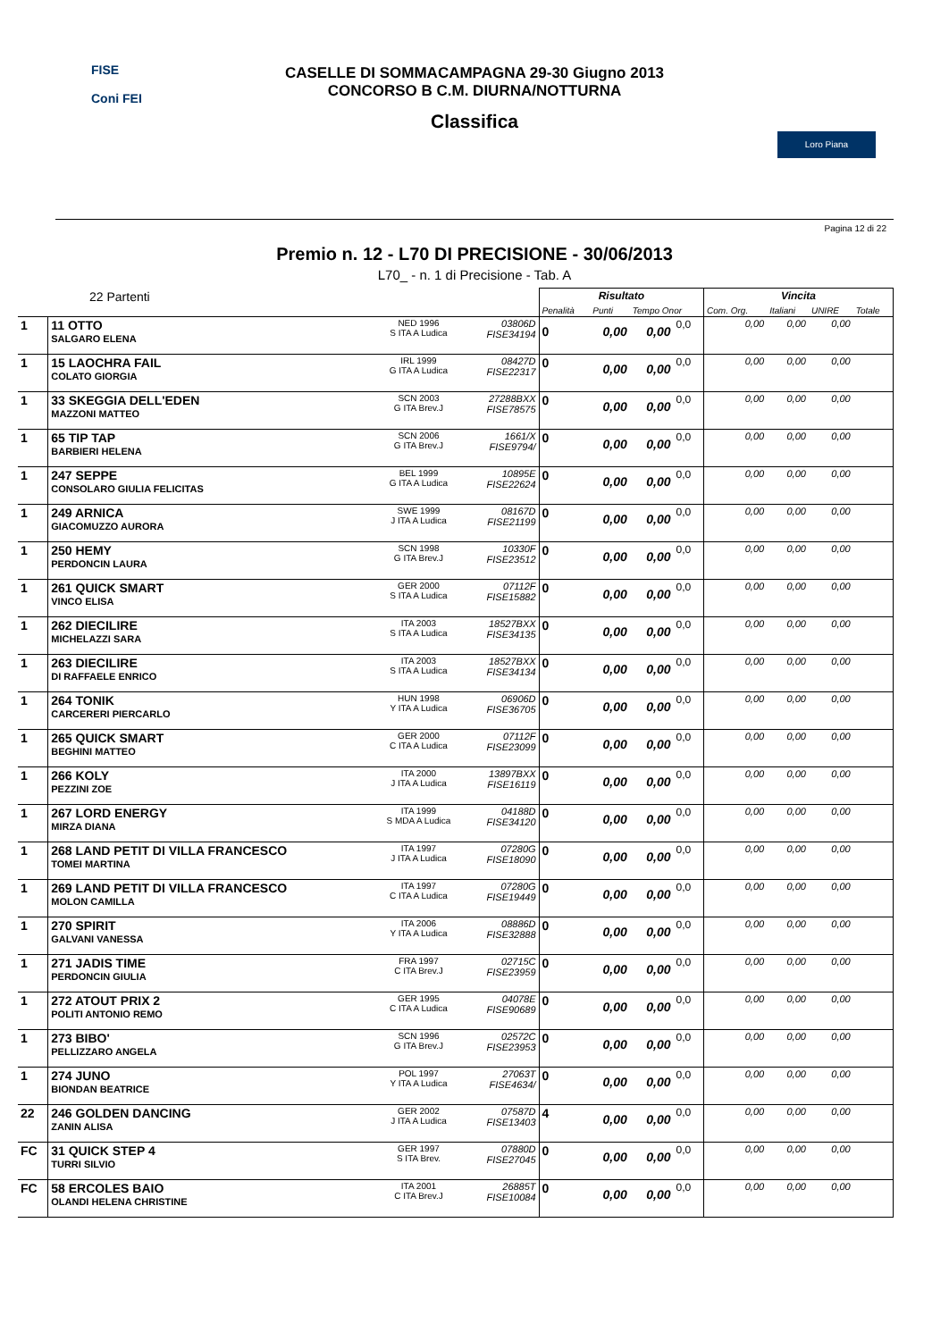FISE
Coni FEI
CASELLE DI SOMMACAMPAGNA 29-30 Giugno 2013
CONCORSO B C.M. DIURNA/NOTTURNA
Classifica
Loro Piana
Pagina 12 di 22
Premio n. 12 - L70 DI PRECISIONE - 30/06/2013
L70_ - n. 1 di Precisione - Tab. A
| 22 Partenti | | | | Risultato | | | | Vincita | | | |
| --- | --- | --- | --- | --- | --- | --- | --- | --- | --- | --- | --- |
| | | | | Penalità | Punti | Tempo Onor | | Com. Org. | Italiani | UNIRE | Totale |
| 1 | 11 OTTO SALGARO ELENA | NED 1996 S ITA A Ludica | 03806D FISE34194 | 0 | 0,00 | 0,00 | 0,0 | 0,00 | 0,00 | 0,00 | |
| 1 | 15 LAOCHRA FAIL COLATO GIORGIA | IRL 1999 G ITA A Ludica | 08427D FISE22317 | 0 | 0,00 | 0,00 | 0,0 | 0,00 | 0,00 | 0,00 | |
| 1 | 33 SKEGGIA DELL'EDEN MAZZONI MATTEO | SCN 2003 G ITA Brev.J | 27288BXX FISE78575 | 0 | 0,00 | 0,00 | 0,0 | 0,00 | 0,00 | 0,00 | |
| 1 | 65 TIP TAP BARBIERI HELENA | SCN 2006 G ITA Brev.J | 1661/X FISE9794/ | 0 | 0,00 | 0,00 | 0,0 | 0,00 | 0,00 | 0,00 | |
| 1 | 247 SEPPE CONSOLARO GIULIA FELICITAS | BEL 1999 G ITA A Ludica | 10895E FISE22624 | 0 | 0,00 | 0,00 | 0,0 | 0,00 | 0,00 | 0,00 | |
| 1 | 249 ARNICA GIACOMUZZO AURORA | SWE 1999 J ITA A Ludica | 08167D FISE21199 | 0 | 0,00 | 0,00 | 0,0 | 0,00 | 0,00 | 0,00 | |
| 1 | 250 HEMY PERDONCIN LAURA | SCN 1998 G ITA Brev.J | 10330F FISE23512 | 0 | 0,00 | 0,00 | 0,0 | 0,00 | 0,00 | 0,00 | |
| 1 | 261 QUICK SMART VINCO ELISA | GER 2000 S ITA A Ludica | 07112F FISE15882 | 0 | 0,00 | 0,00 | 0,0 | 0,00 | 0,00 | 0,00 | |
| 1 | 262 DIECILIRE MICHELAZZI SARA | ITA 2003 S ITA A Ludica | 18527BXX FISE34135 | 0 | 0,00 | 0,00 | 0,0 | 0,00 | 0,00 | 0,00 | |
| 1 | 263 DIECILIRE DI RAFFAELE ENRICO | ITA 2003 S ITA A Ludica | 18527BXX FISE34134 | 0 | 0,00 | 0,00 | 0,0 | 0,00 | 0,00 | 0,00 | |
| 1 | 264 TONIK CARCERERI PIERCARLO | HUN 1998 Y ITA A Ludica | 06906D FISE36705 | 0 | 0,00 | 0,00 | 0,0 | 0,00 | 0,00 | 0,00 | |
| 1 | 265 QUICK SMART BEGHINI MATTEO | GER 2000 C ITA A Ludica | 07112F FISE23099 | 0 | 0,00 | 0,00 | 0,0 | 0,00 | 0,00 | 0,00 | |
| 1 | 266 KOLY PEZZINI ZOE | ITA 2000 J ITA A Ludica | 13897BXX FISE16119 | 0 | 0,00 | 0,00 | 0,0 | 0,00 | 0,00 | 0,00 | |
| 1 | 267 LORD ENERGY MIRZA DIANA | ITA 1999 S MDA A Ludica | 04188D FISE34120 | 0 | 0,00 | 0,00 | 0,0 | 0,00 | 0,00 | 0,00 | |
| 1 | 268 LAND PETIT DI VILLA FRANCESCO TOMEI MARTINA | ITA 1997 J ITA A Ludica | 07280G FISE18090 | 0 | 0,00 | 0,00 | 0,0 | 0,00 | 0,00 | 0,00 | |
| 1 | 269 LAND PETIT DI VILLA FRANCESCO MOLON CAMILLA | ITA 1997 C ITA A Ludica | 07280G FISE19449 | 0 | 0,00 | 0,00 | 0,0 | 0,00 | 0,00 | 0,00 | |
| 1 | 270 SPIRIT GALVANI VANESSA | ITA 2006 Y ITA A Ludica | 08886D FISE32888 | 0 | 0,00 | 0,00 | 0,0 | 0,00 | 0,00 | 0,00 | |
| 1 | 271 JADIS TIME PERDONCIN GIULIA | FRA 1997 C ITA Brev.J | 02715C FISE23959 | 0 | 0,00 | 0,00 | 0,0 | 0,00 | 0,00 | 0,00 | |
| 1 | 272 ATOUT PRIX 2 POLITI ANTONIO REMO | GER 1995 C ITA A Ludica | 04078E FISE90689 | 0 | 0,00 | 0,00 | 0,0 | 0,00 | 0,00 | 0,00 | |
| 1 | 273 BIBO' PELLIZZARO ANGELA | SCN 1996 G ITA Brev.J | 02572C FISE23953 | 0 | 0,00 | 0,00 | 0,0 | 0,00 | 0,00 | 0,00 | |
| 1 | 274 JUNO BIONDAN BEATRICE | POL 1997 Y ITA A Ludica | 27063T FISE4634/ | 0 | 0,00 | 0,00 | 0,0 | 0,00 | 0,00 | 0,00 | |
| 22 | 246 GOLDEN DANCING ZANIN ALISA | GER 2002 J ITA A Ludica | 07587D FISE13403 | 4 | 0,00 | 0,00 | 0,0 | 0,00 | 0,00 | 0,00 | |
| FC | 31 QUICK STEP 4 TURRI SILVIO | GER 1997 S ITA Brev. | 07880D FISE27045 | 0 | 0,00 | 0,00 | 0,0 | 0,00 | 0,00 | 0,00 | |
| FC | 58 ERCOLES BAIO OLANDI HELENA CHRISTINE | ITA 2001 C ITA Brev.J | 26885T FISE10084 | 0 | 0,00 | 0,00 | 0,0 | 0,00 | 0,00 | 0,00 | |